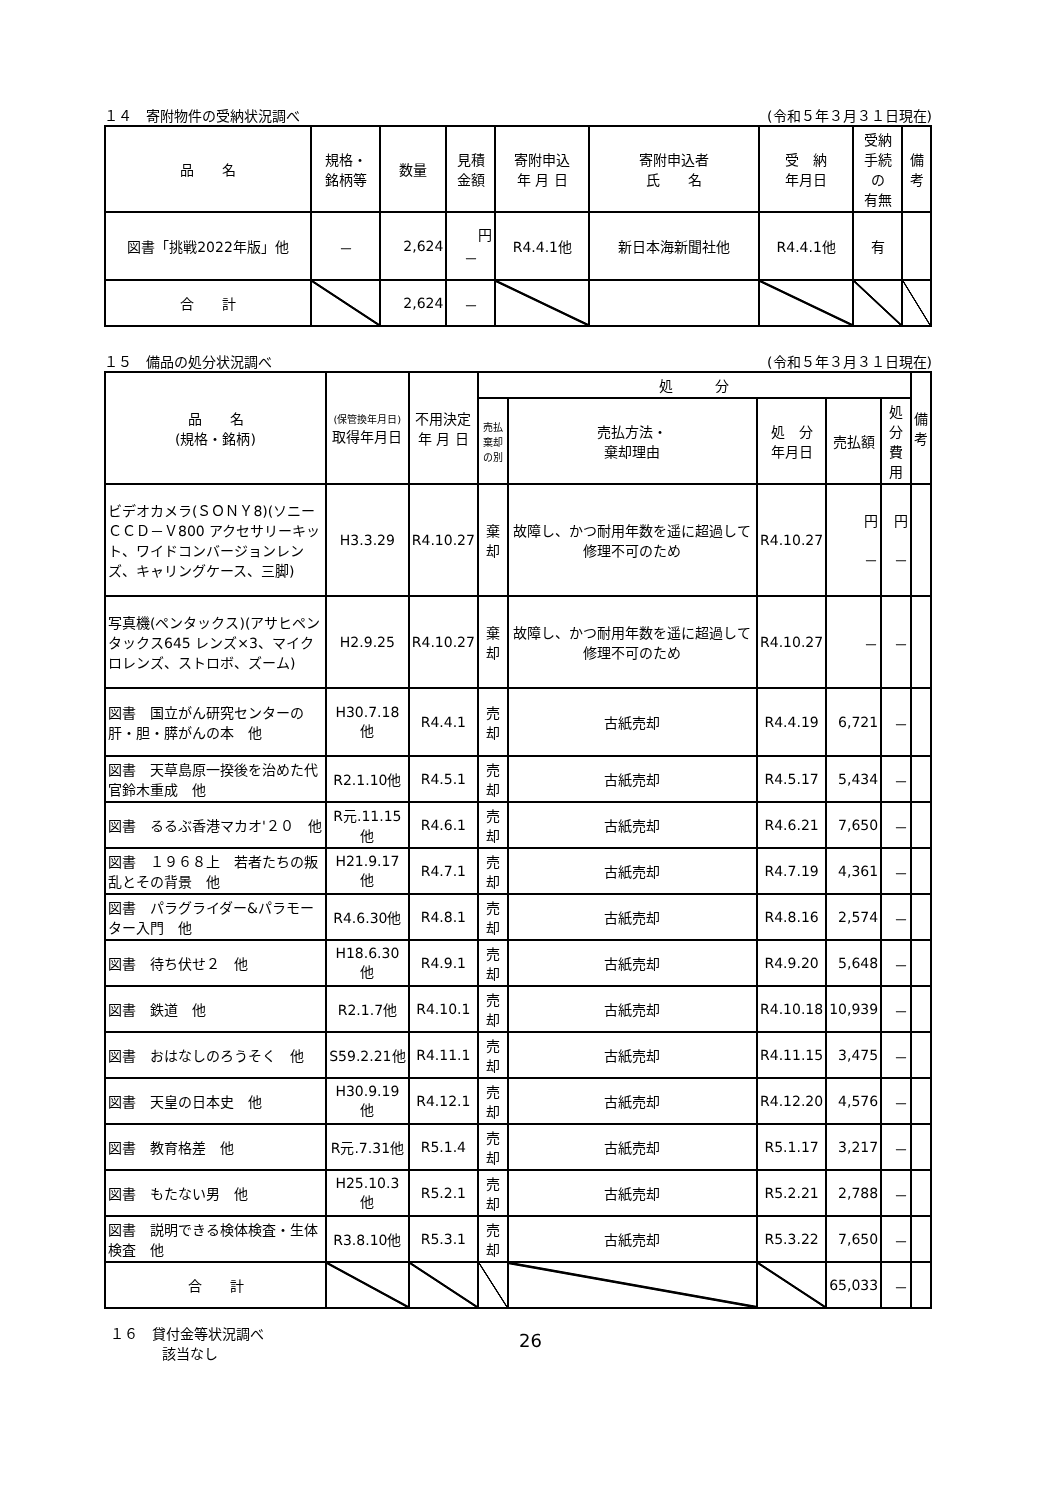１４　寄附物件の受納状況調べ (令和５年３月３１日現在)
| 品 名 | 規格・ 銘柄等 | 数量 | 見積 金額 | 寄附申込 年 月 日 | 寄附申込者 氏 名 | 受 納 年月日 | 受納 手続 の 有無 | 備 考 |
| --- | --- | --- | --- | --- | --- | --- | --- | --- |
| 図書「挑戦2022年版」他 | － | 2,624 | 円 － | R4.4.1他 | 新日本海新聞社他 | R4.4.1他 | 有 | |
| 合 計 | | 2,624 | － | | | | | |
１５　備品の処分状況調べ (令和５年３月３１日現在)
| 品 名 (規格・銘柄) | (保管換年月日) 取得年月日 | 不用決定 年 月 日 | 処 分 | | | | | 備 考 |
| --- | --- | --- | --- | --- | --- | --- | --- | --- |
| | | | 売払 棄却 の別 | 売払方法・ 棄却理由 | 処 分 年月日 | 売払額 | 処分 費用 | |
| ビデオカメラ(ＳＯＮＹ8)(ソニーＣＣＤ－Ｖ800 アクセサリーキット、ワイドコンバージョンレンズ、キャリングケース、三脚) | H3.3.29 | R4.10.27 | 棄却 | 故障し、かつ耐用年数を遥に超過して修理不可のため | R4.10.27 | 円 － | 円 － | |
| 写真機(ペンタックス)(アサヒペンタックス645 レンズ×3、マイクロレンズ、ストロボ、ズーム) | H2.9.25 | R4.10.27 | 棄却 | 故障し、かつ耐用年数を遥に超過して修理不可のため | R4.10.27 | － | － | |
| 図書 国立がん研究センターの肝・胆・膵がんの本 他 | H30.7.18他 | R4.4.1 | 売却 | 古紙売却 | R4.4.19 | 6,721 | － | |
| 図書 天草島原一揆後を治めた代官鈴木重成 他 | R2.1.10他 | R4.5.1 | 売却 | 古紙売却 | R4.5.17 | 5,434 | － | |
| 図書 るるぶ香港マカオ'２０ 他 | R元.11.15他 | R4.6.1 | 売却 | 古紙売却 | R4.6.21 | 7,650 | － | |
| 図書 １９６８上 若者たちの叛乱とその背景 他 | H21.9.17他 | R4.7.1 | 売却 | 古紙売却 | R4.7.19 | 4,361 | － | |
| 図書 パラグライダー&パラモーター入門 他 | R4.6.30他 | R4.8.1 | 売却 | 古紙売却 | R4.8.16 | 2,574 | － | |
| 図書 待ち伏せ２ 他 | H18.6.30他 | R4.9.1 | 売却 | 古紙売却 | R4.9.20 | 5,648 | － | |
| 図書 鉄道 他 | R2.1.7他 | R4.10.1 | 売却 | 古紙売却 | R4.10.18 | 10,939 | － | |
| 図書 おはなしのろうそく 他 | S59.2.21他 | R4.11.1 | 売却 | 古紙売却 | R4.11.15 | 3,475 | － | |
| 図書 天皇の日本史 他 | H30.9.19他 | R4.12.1 | 売却 | 古紙売却 | R4.12.20 | 4,576 | － | |
| 図書 教育格差 他 | R元.7.31他 | R5.1.4 | 売却 | 古紙売却 | R5.1.17 | 3,217 | － | |
| 図書 もたない男 他 | H25.10.3他 | R5.2.1 | 売却 | 古紙売却 | R5.2.21 | 2,788 | － | |
| 図書 説明できる検体検査・生体検査 他 | R3.8.10他 | R5.3.1 | 売却 | 古紙売却 | R5.3.22 | 7,650 | － | |
| 合 計 | | | | | | 65,033 | － | |
１６　貸付金等状況調べ
該当なし
26